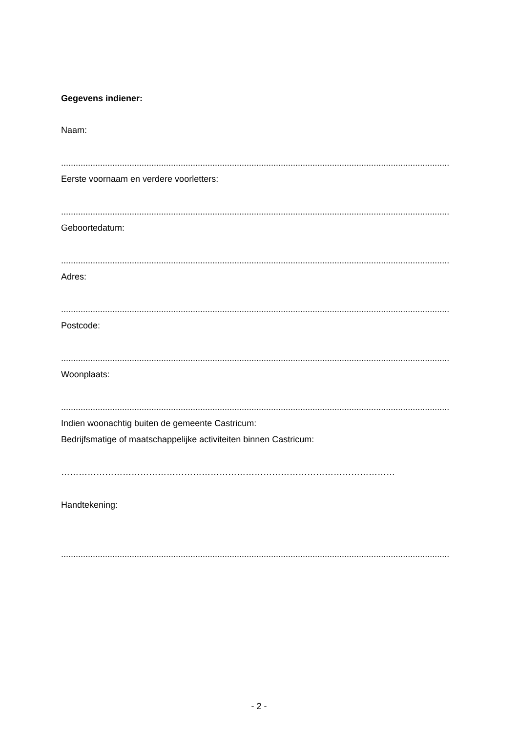Gegevens indiener:
Naam:
...............................................................................................................................................................
Eerste voornaam en verdere voorletters:
...............................................................................................................................................................
Geboortedatum:
...............................................................................................................................................................
Adres:
...............................................................................................................................................................
Postcode:
...............................................................................................................................................................
Woonplaats:
...............................................................................................................................................................
Indien woonachtig buiten de gemeente Castricum:
Bedrijfsmatige of maatschappelijke activiteiten binnen Castricum:
……………………………………………………………………………………………………
Handtekening:
...............................................................................................................................................................
- 2 -